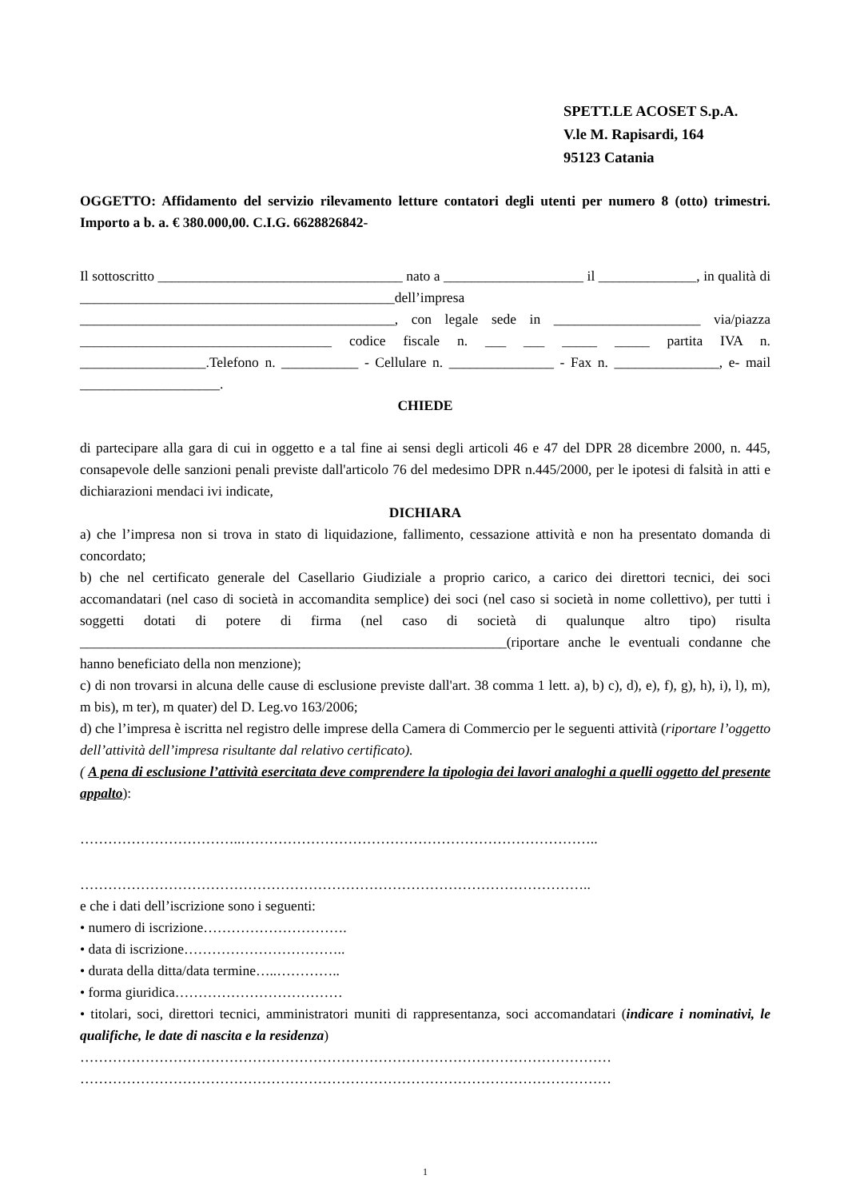SPETT.LE ACOSET S.p.A.
V.le M. Rapisardi, 164
95123 Catania
OGGETTO: Affidamento del servizio rilevamento letture contatori degli utenti per numero 8 (otto) trimestri. Importo a b. a. € 380.000,00. C.I.G. 6628826842-
Il sottoscritto ___________________________________ nato a ____________________ il ______________, in qualità di _____________________________________________dell’impresa _____________________________________________, con legale sede in _____________________ via/piazza ____________________________________ codice fiscale n. ___ ___ _____ _____ partita IVA n. __________________.Telefono n. ___________ - Cellulare n. _______________ - Fax n. _______________, e- mail ____________________.
CHIEDE
di partecipare alla gara di cui in oggetto e a tal fine ai sensi degli articoli 46 e 47 del DPR 28 dicembre 2000, n. 445, consapevole delle sanzioni penali previste dall'articolo 76 del medesimo DPR n.445/2000, per le ipotesi di falsità in atti e dichiarazioni mendaci ivi indicate,
DICHIARA
a) che l’impresa non si trova in stato di liquidazione, fallimento, cessazione attività e non ha presentato domanda di concordato;
b) che nel certificato generale del Casellario Giudiziale a proprio carico, a carico dei direttori tecnici, dei soci accomandatari (nel caso di società in accomandita semplice) dei soci (nel caso si società in nome collettivo), per tutti i soggetti dotati di potere di firma (nel caso di società di qualunque altro tipo) risulta _____________________________________________________________(riportare anche le eventuali condanne che hanno beneficiato della non menzione);
c) di non trovarsi in alcuna delle cause di esclusione previste dall'art. 38 comma 1 lett. a), b) c), d), e), f), g), h), i), l), m), m bis), m ter), m quater) del D. Leg.vo 163/2006;
d) che l’impresa è iscritta nel registro delle imprese della Camera di Commercio per le seguenti attività (riportare l’oggetto dell’attività dell’impresa risultante dal relativo certificato).
( A pena di esclusione l’attività esercitata deve comprendere la tipologia dei lavori analoghi a quelli oggetto del presente appalto):
……………………………..…………………………………………………………………..
………………………………………………………………………………………………..
e che i dati dell’iscrizione sono i seguenti:
• numero di iscrizione………………………….
• data di iscrizione……………………………..
• durata della ditta/data termine…..…………..
• forma giuridica………………………………
• titolari, soci, direttori tecnici, amministratori muniti di rappresentanza, soci accomandatari (indicare i nominativi, le qualifiche, le date di nascita e la residenza)
……………………………………………………………………………………………………
……………………………………………………………………………………………………
1